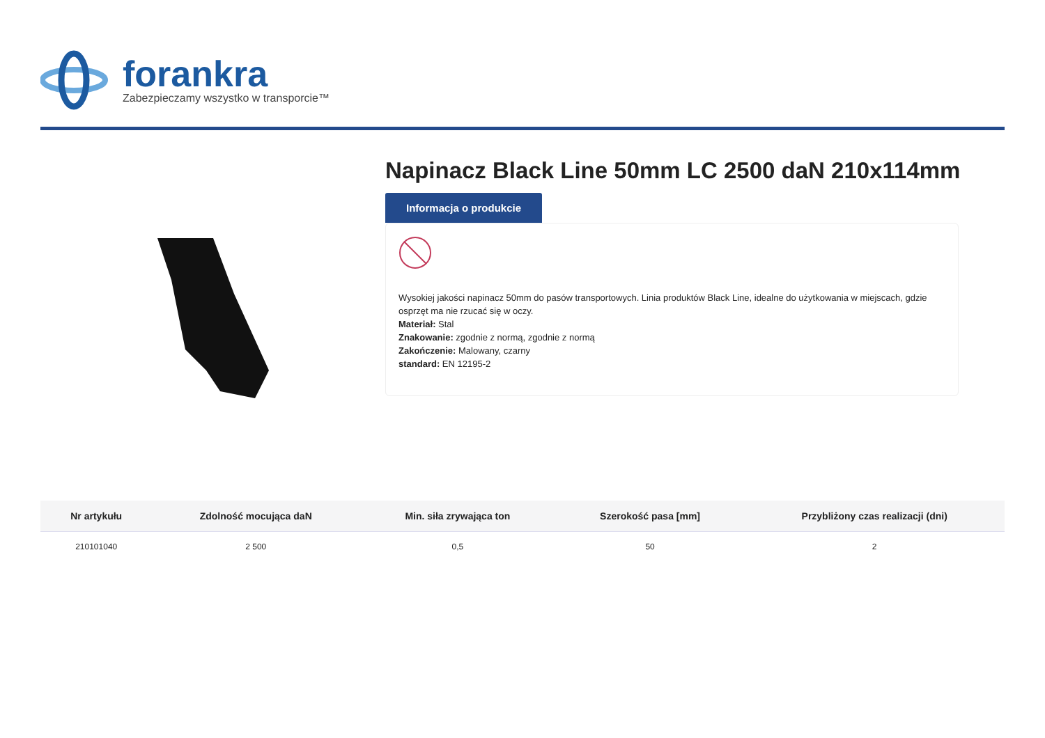forankra
Zabezpieczamy wszystko w transporcie™
Napinacz Black Line 50mm LC 2500 daN 210x114mm
Informacja o produkcie
Wysokiej jakości napinacz 50mm do pasów transportowych. Linia produktów Black Line, idealne do użytkowania w miejscach, gdzie osprzęt ma nie rzucać się w oczy.
Materiał: Stal
Znakowanie: zgodnie z normą, zgodnie z normą
Zakończenie: Malowany, czarny
standard: EN 12195-2
| Nr artykułu | Zdolność mocująca daN | Min. siła zrywająca ton | Szerokość pasa [mm] | Przybliżony czas realizacji (dni) |
| --- | --- | --- | --- | --- |
| 210101040 | 2 500 | 0,5 | 50 | 2 |